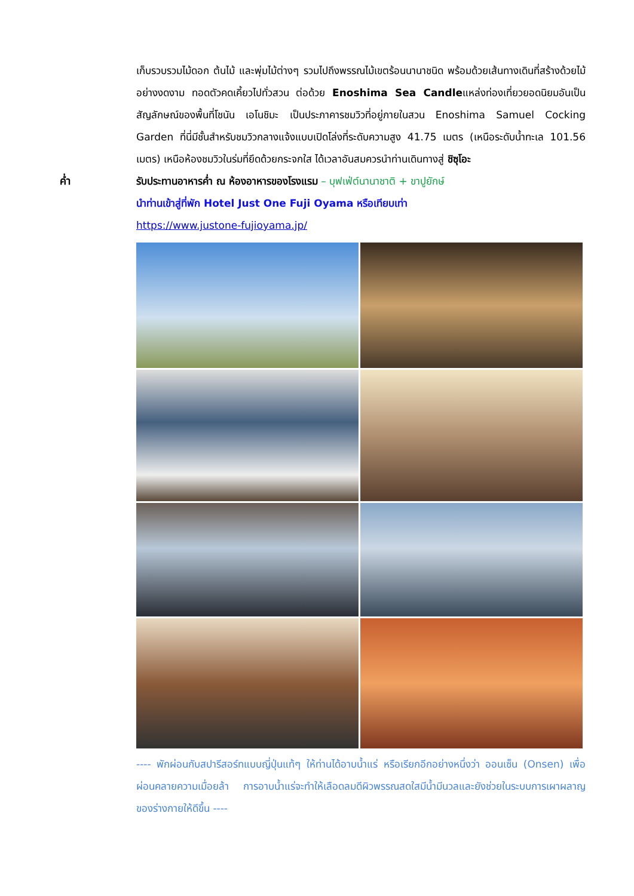เก็บรวบรวมไม้ดอก ต้นไม้ และพุ่มไม้ต่างๆ รวมไปถึงพรรณไม้เขตร้อนนานาชนิด พร้อมด้วยเส้นทางเดินที่สร้างด้วยไม้อย่างงดงาม ทอดตัวคดเคี้ยวไปทั่วสวน ต่อด้วย Enoshima Sea Candleแหล่งท่องเที่ยวยอดนิยมอันเป็นสัญลักษณ์ของพื้นที่โชนัน เอโนชิมะ เป็นประภาคารชมวิวที่อยู่ภายในสวน Enoshima Samuel Cocking Garden ที่นี่มีชั้นสำหรับชมวิวกลางแจ้งแบบเปิดโล่งที่ระดับความสูง 41.75 เมตร (เหนือระดับน้ำทะเล 101.56 เมตร) เหนือห้องชมวิวในร่มที่ยึดด้วยกระจกใส ได้เวลาอันสมควรนำท่านเดินทางสู่ ชิซุโอะ
ค่ำ
รับประทานอาหารค่ำ ณ ห้องอาหารของโรงแรม – บุฟเฟ่ต์นานาชาติ + ขาปูยักษ์
นำท่านเข้าสู่ที่พัก Hotel Just One Fuji Oyama หรือเทียบเท่า
https://www.justone-fujioyama.jp/
---- พักผ่อนกับสปารีสอร์ทแบบญี่ปุ่นแท้ๆ ให้ท่านได้อาบน้ำแร่ หรือเรียกอีกอย่างหนึ่งว่า ออนเซ็น (Onsen) เพื่อผ่อนคลายความเมื่อยล้า การอาบน้ำแร่จะทำให้เลือดลมดีผิวพรรณสดใสมีน้ำมีนวลและยังช่วยในระบบการเผาผลาญของร่างกายให้ดีขึ้น ----